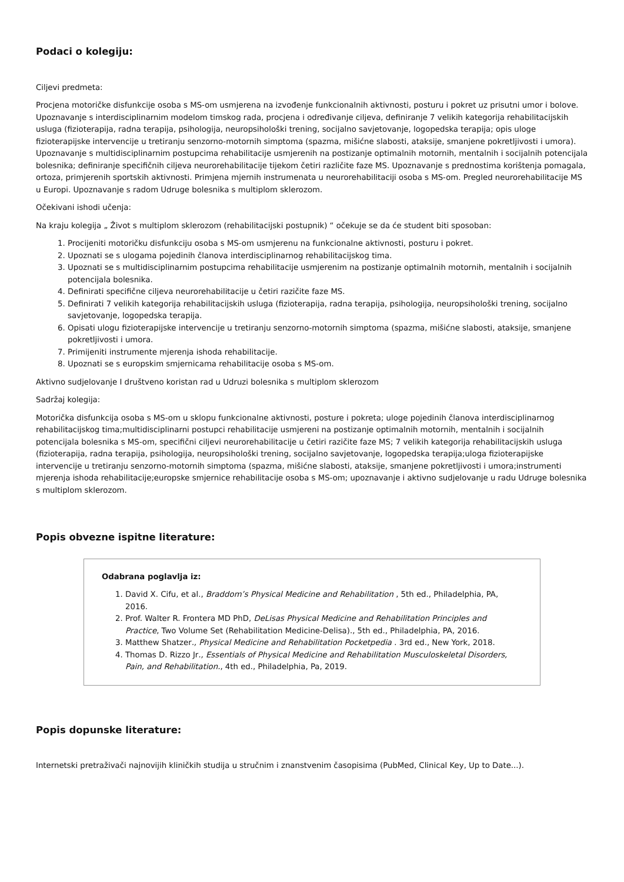Podaci o kolegiju:
Ciljevi predmeta:
Procjena motoričke disfunkcije osoba s MS-om usmjerena na izvođenje funkcionalnih aktivnosti, posturu i pokret uz prisutni umor i bolove. Upoznavanje s interdisciplinarnim modelom timskog rada, procjena i određivanje ciljeva, definiranje 7 velikih kategorija rehabilitacijskih usluga (fizioterapija, radna terapija, psihologija, neuropsihološki trening, socijalno savjetovanje, logopedska terapija; opis uloge fizioterapijske intervencije u tretiranju senzorno-motornih simptoma (spazma, mišićne slabosti, ataksije, smanjene pokretljivosti i umora). Upoznavanje s multidisciplinarnim postupcima rehabilitacije usmjerenih na postizanje optimalnih motornih, mentalnih i socijalnih potencijala bolesnika; definiranje specifičnih ciljeva neurorehabilitacije tijekom četiri različite faze MS. Upoznavanje s prednostima korištenja pomagala, ortoza, primjerenih sportskih aktivnosti. Primjena mjernih instrumenata u neurorehabilitaciji osoba s MS-om. Pregled neurorehabilitacije MS u Europi. Upoznavanje s radom Udruge bolesnika s multiplom sklerozom.
Očekivani ishodi učenja:
Na kraju kolegija „ Život s multiplom sklerozom (rehabilitacijski postupnik) “ očekuje se da će student biti sposoban:
1. Procijeniti motoričku disfunkciju osoba s MS-om usmjerenu na funkcionalne aktivnosti, posturu i pokret.
2. Upoznati se s ulogama pojedinih članova interdisciplinarnog rehabilitacijskog tima.
3. Upoznati se s multidisciplinarnim postupcima rehabilitacije usmjerenim na postizanje optimalnih motornih, mentalnih i socijalnih potencijala bolesnika.
4. Definirati specifične ciljeva neurorehabilitacije u četiri razičite faze MS.
5. Definirati 7 velikih kategorija rehabilitacijskih usluga (fizioterapija, radna terapija, psihologija, neuropsihološki trening, socijalno savjetovanje, logopedska terapija.
6. Opisati ulogu fizioterapijske intervencije u tretiranju senzorno-motornih simptoma (spazma, mišićne slabosti, ataksije, smanjene pokretljivosti i umora.
7. Primijeniti instrumente mjerenja ishoda rehabilitacije.
8. Upoznati se s europskim smjernicama rehabilitacije osoba s MS-om.
Aktivno sudjelovanje I društveno koristan rad u Udruzi bolesnika s multiplom sklerozom
Sadržaj kolegija:
Motorička disfunkcija osoba s MS-om u sklopu funkcionalne aktivnosti, posture i pokreta; uloge pojedinih članova interdisciplinarnog rehabilitacijskog tima;multidisciplinarni postupci rehabilitacije usmjereni na postizanje optimalnih motornih, mentalnih i socijalnih potencijala bolesnika s MS-om, specifični ciljevi neurorehabilitacije u četiri razičite faze MS; 7 velikih kategorija rehabilitacijskih usluga (fizioterapija, radna terapija, psihologija, neuropsihološki trening, socijalno savjetovanje, logopedska terapija;uloga fizioterapijske intervencije u tretiranju senzorno-motornih simptoma (spazma, mišićne slabosti, ataksije, smanjene pokretljivosti i umora;instrumenti mjerenja ishoda rehabilitacije;europske smjernice rehabilitacije osoba s MS-om; upoznavanje i aktivno sudjelovanje u radu Udruge bolesnika s multiplom sklerozom.
Popis obvezne ispitne literature:
Odabrana poglavlja iz:
1. David X. Cifu, et al., Braddom’s Physical Medicine and Rehabilitation , 5th ed., Philadelphia, PA, 2016.
2. Prof. Walter R. Frontera MD PhD, DeLisas Physical Medicine and Rehabilitation Principles and Practice, Two Volume Set (Rehabilitation Medicine-Delisa)., 5th ed., Philadelphia, PA, 2016.
3. Matthew Shatzer., Physical Medicine and Rehabilitation Pocketpedia . 3rd ed., New York, 2018.
4. Thomas D. Rizzo Jr., Essentials of Physical Medicine and Rehabilitation Musculoskeletal Disorders, Pain, and Rehabilitation., 4th ed., Philadelphia, Pa, 2019.
Popis dopunske literature:
Internetski pretraživači najnovijih kliničkih studija u stručnim i znanstvenim časopisima (PubMed, Clinical Key, Up to Date...).